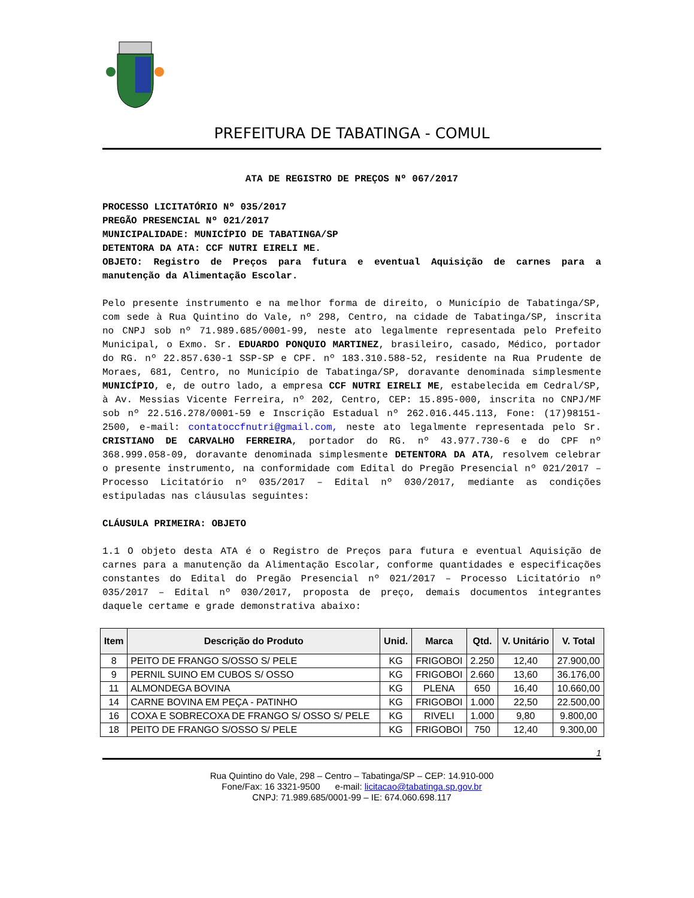PREFEITURA DE TABATINGA - COMUL
ATA DE REGISTRO DE PREÇOS Nº 067/2017
PROCESSO LICITATÓRIO Nº 035/2017
PREGÃO PRESENCIAL Nº 021/2017
MUNICIPALIDADE: MUNICÍPIO DE TABATINGA/SP
DETENTORA DA ATA: CCF NUTRI EIRELI ME.
OBJETO: Registro de Preços para futura e eventual Aquisição de carnes para a manutenção da Alimentação Escolar.
Pelo presente instrumento e na melhor forma de direito, o Município de Tabatinga/SP, com sede à Rua Quintino do Vale, nº 298, Centro, na cidade de Tabatinga/SP, inscrita no CNPJ sob nº 71.989.685/0001-99, neste ato legalmente representada pelo Prefeito Municipal, o Exmo. Sr. EDUARDO PONQUIO MARTINEZ, brasileiro, casado, Médico, portador do RG. nº 22.857.630-1 SSP-SP e CPF. nº 183.310.588-52, residente na Rua Prudente de Moraes, 681, Centro, no Município de Tabatinga/SP, doravante denominada simplesmente MUNICÍPIO, e, de outro lado, a empresa CCF NUTRI EIRELI ME, estabelecida em Cedral/SP, à Av. Messias Vicente Ferreira, nº 202, Centro, CEP: 15.895-000, inscrita no CNPJ/MF sob nº 22.516.278/0001-59 e Inscrição Estadual nº 262.016.445.113, Fone: (17)98151-2500, e-mail: contatoccfnutri@gmail.com, neste ato legalmente representada pelo Sr. CRISTIANO DE CARVALHO FERREIRA, portador do RG. nº 43.977.730-6 e do CPF nº 368.999.058-09, doravante denominada simplesmente DETENTORA DA ATA, resolvem celebrar o presente instrumento, na conformidade com Edital do Pregão Presencial nº 021/2017 – Processo Licitatório nº 035/2017 – Edital nº 030/2017, mediante as condições estipuladas nas cláusulas seguintes:
CLÁUSULA PRIMEIRA: OBJETO
1.1 O objeto desta ATA é o Registro de Preços para futura e eventual Aquisição de carnes para a manutenção da Alimentação Escolar, conforme quantidades e especificações constantes do Edital do Pregão Presencial nº 021/2017 – Processo Licitatório nº 035/2017 – Edital nº 030/2017, proposta de preço, demais documentos integrantes daquele certame e grade demonstrativa abaixo:
| Item | Descrição do Produto | Unid. | Marca | Qtd. | V. Unitário | V. Total |
| --- | --- | --- | --- | --- | --- | --- |
| 8 | PEITO DE FRANGO S/OSSO S/ PELE | KG | FRIGOBOI | 2.250 | 12,40 | 27.900,00 |
| 9 | PERNIL SUINO EM CUBOS S/ OSSO | KG | FRIGOBOI | 2.660 | 13,60 | 36.176,00 |
| 11 | ALMONDEGA BOVINA | KG | PLENA | 650 | 16,40 | 10.660,00 |
| 14 | CARNE BOVINA EM PEÇA - PATINHO | KG | FRIGOBOI | 1.000 | 22,50 | 22.500,00 |
| 16 | COXA E SOBRECOXA DE FRANGO S/ OSSO S/ PELE | KG | RIVELI | 1.000 | 9,80 | 9.800,00 |
| 18 | PEITO DE FRANGO S/OSSO S/ PELE | KG | FRIGOBOI | 750 | 12,40 | 9.300,00 |
1
Rua Quintino do Vale, 298 – Centro – Tabatinga/SP – CEP: 14.910-000
Fone/Fax: 16 3321-9500 e-mail: licitacao@tabatinga.sp.gov.br
CNPJ: 71.989.685/0001-99 – IE: 674.060.698.117